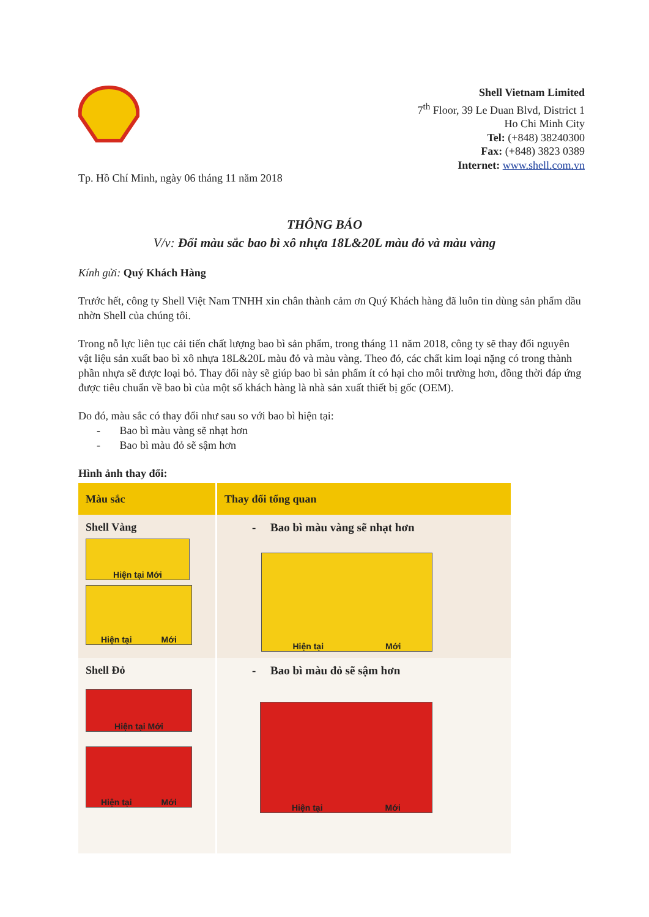Shell Vietnam Limited
7<sup>th</sup> Floor, 39 Le Duan Blvd, District 1
Ho Chi Minh City
Tel: (+848) 38240300
Fax: (+848) 3823 0389
Internet: www.shell.com.vn
Tp. Hồ Chí Minh, ngày 06 tháng 11 năm 2018
THÔNG BÁO
V/v: Đổi màu sắc bao bì xô nhựa 18L&20L màu đỏ và màu vàng
Kính gửi: Quý Khách Hàng
Trước hết, công ty Shell Việt Nam TNHH xin chân thành cảm ơn Quý Khách hàng đã luôn tin dùng sản phẩm dầu nhờn Shell của chúng tôi.
Trong nỗ lực liên tục cải tiến chất lượng bao bì sản phẩm, trong tháng 11 năm 2018, công ty sẽ thay đổi nguyên vật liệu sản xuất bao bì xô nhựa 18L&20L màu đỏ và màu vàng. Theo đó, các chất kim loại nặng có trong thành phần nhựa sẽ được loại bỏ. Thay đổi này sẽ giúp bao bì sản phẩm ít có hại cho môi trường hơn, đồng thời đáp ứng được tiêu chuẩn về bao bì của một số khách hàng là nhà sản xuất thiết bị gốc (OEM).
Do đó, màu sắc có thay đổi như sau so với bao bì hiện tại:
- Bao bì màu vàng sẽ nhạt hơn
- Bao bì màu đỏ sẽ sậm hơn
Hình ảnh thay đổi:
| Màu sắc | Thay đổi tổng quan |
| --- | --- |
| Shell Vàng Hiện tại Mới Hiện tại Mới | - Bao bì màu vàng sẽ nhạt hơn Hiện tại Mới |
| Shell Đỏ Hiện tại Mới Hiện tại Mới | - Bao bì màu đỏ sẽ sậm hơn Hiện tại Mới |